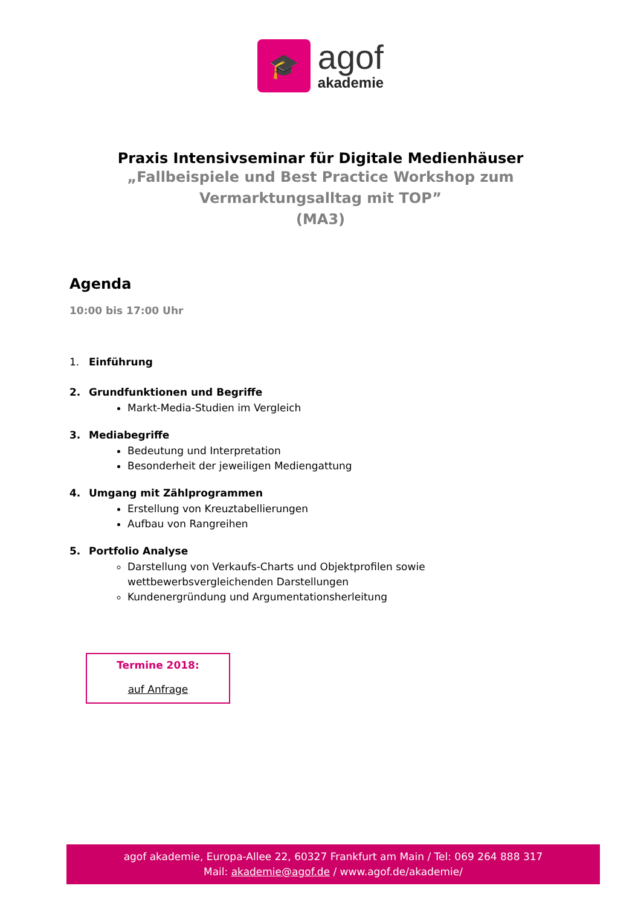🎓
agof
akademie
Praxis Intensivseminar für Digitale Medienhäuser
„Fallbeispiele und Best Practice Workshop zum
Vermarktungsalltag mit TOP”
(MA3)
Agenda
10:00 bis 17:00 Uhr
1. Einführung
2. Grundfunktionen und Begriffe
Markt-Media-Studien im Vergleich
3. Mediabegriffe
Bedeutung und Interpretation
Besonderheit der jeweiligen Mediengattung
4. Umgang mit Zählprogrammen
Erstellung von Kreuztabellierungen
Aufbau von Rangreihen
5. Portfolio Analyse
Darstellung von Verkaufs-Charts und Objektprofilen sowie
wettbewerbsvergleichenden Darstellungen
Kundenergründung und Argumentationsherleitung
Termine 2018:
auf Anfrage
agof akademie, Europa-Allee 22, 60327 Frankfurt am Main / Tel: 069 264 888 317
Mail: akademie@agof.de / www.agof.de/akademie/